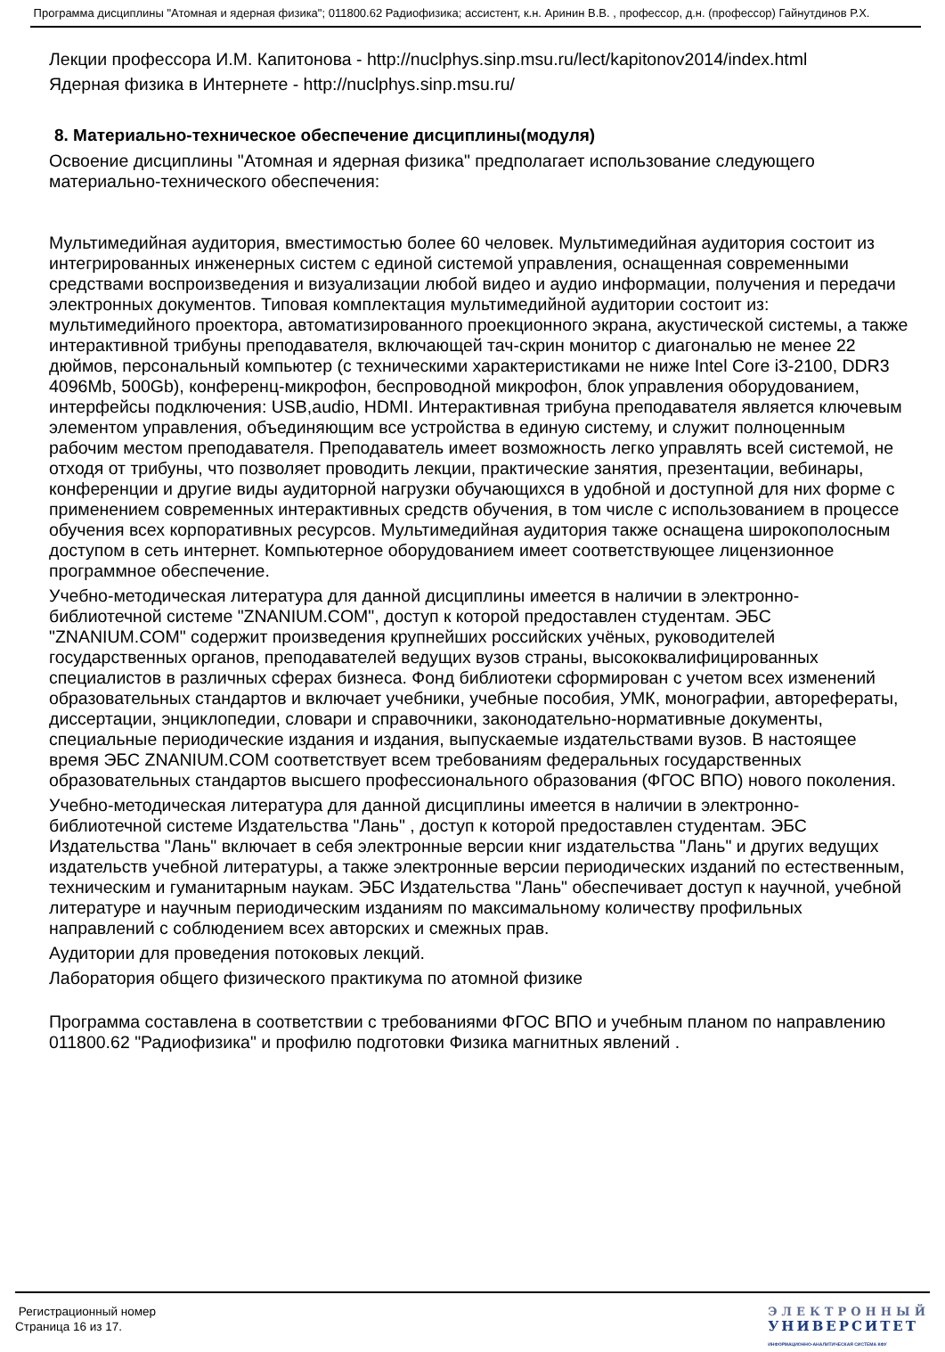Программа дисциплины "Атомная и ядерная физика"; 011800.62 Радиофизика; ассистент, к.н. Аринин В.В. , профессор, д.н. (профессор) Гайнутдинов Р.Х.
Лекции профессора И.М. Капитонова - http://nuclphys.sinp.msu.ru/lect/kapitonov2014/index.html
Ядерная физика в Интернете - http://nuclphys.sinp.msu.ru/
8. Материально-техническое обеспечение дисциплины(модуля)
Освоение дисциплины "Атомная и ядерная физика" предполагает использование следующего материально-технического обеспечения:
Мультимедийная аудитория, вместимостью более 60 человек. Мультимедийная аудитория состоит из интегрированных инженерных систем с единой системой управления, оснащенная современными средствами воспроизведения и визуализации любой видео и аудио информации, получения и передачи электронных документов. Типовая комплектация мультимедийной аудитории состоит из: мультимедийного проектора, автоматизированного проекционного экрана, акустической системы, а также интерактивной трибуны преподавателя, включающей тач-скрин монитор с диагональю не менее 22 дюймов, персональный компьютер (с техническими характеристиками не ниже Intel Core i3-2100, DDR3 4096Mb, 500Gb), конференц-микрофон, беспроводной микрофон, блок управления оборудованием, интерфейсы подключения: USB,audio, HDMI. Интерактивная трибуна преподавателя является ключевым элементом управления, объединяющим все устройства в единую систему, и служит полноценным рабочим местом преподавателя. Преподаватель имеет возможность легко управлять всей системой, не отходя от трибуны, что позволяет проводить лекции, практические занятия, презентации, вебинары, конференции и другие виды аудиторной нагрузки обучающихся в удобной и доступной для них форме с применением современных интерактивных средств обучения, в том числе с использованием в процессе обучения всех корпоративных ресурсов. Мультимедийная аудитория также оснащена широкополосным доступом в сеть интернет. Компьютерное оборудованием имеет соответствующее лицензионное программное обеспечение.
Учебно-методическая литература для данной дисциплины имеется в наличии в электронно-библиотечной системе "ZNANIUM.COM", доступ к которой предоставлен студентам. ЭБС "ZNANIUM.COM" содержит произведения крупнейших российских учёных, руководителей государственных органов, преподавателей ведущих вузов страны, высококвалифицированных специалистов в различных сферах бизнеса. Фонд библиотеки сформирован с учетом всех изменений образовательных стандартов и включает учебники, учебные пособия, УМК, монографии, авторефераты, диссертации, энциклопедии, словари и справочники, законодательно-нормативные документы, специальные периодические издания и издания, выпускаемые издательствами вузов. В настоящее время ЭБС ZNANIUM.COM соответствует всем требованиям федеральных государственных образовательных стандартов высшего профессионального образования (ФГОС ВПО) нового поколения.
Учебно-методическая литература для данной дисциплины имеется в наличии в электронно-библиотечной системе Издательства "Лань" , доступ к которой предоставлен студентам. ЭБС Издательства "Лань" включает в себя электронные версии книг издательства "Лань" и других ведущих издательств учебной литературы, а также электронные версии периодических изданий по естественным, техническим и гуманитарным наукам. ЭБС Издательства "Лань" обеспечивает доступ к научной, учебной литературе и научным периодическим изданиям по максимальному количеству профильных направлений с соблюдением всех авторских и смежных прав.
Аудитории для проведения потоковых лекций.
Лаборатория общего физического практикума по атомной физике
Программа составлена в соответствии с требованиями ФГОС ВПО и учебным планом по направлению 011800.62 "Радиофизика" и профилю подготовки Физика магнитных явлений .
Регистрационный номер
Страница 16 из 17.
ЭЛЕКТРОННЫЙ
УНИВЕРСИТЕТ
ИНФОРМАЦИОННО-АНАЛИТИЧЕСКАЯ СИСТЕМА КФУ